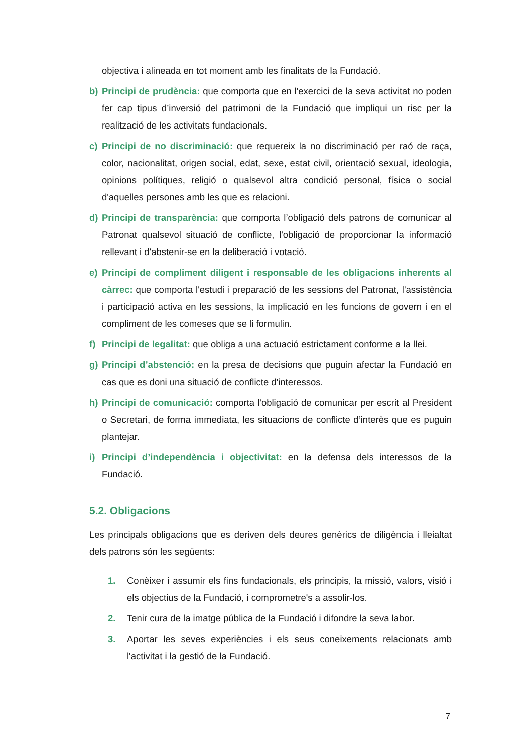objectiva i alineada en tot moment amb les finalitats de la Fundació.
b) Principi de prudència: que comporta que en l'exercici de la seva activitat no poden fer cap tipus d’inversió del patrimoni de la Fundació que impliqui un risc per la realització de les activitats fundacionals.
c) Principi de no discriminació: que requereix la no discriminació per raó de raça, color, nacionalitat, origen social, edat, sexe, estat civil, orientació sexual, ideologia, opinions polítiques, religió o qualsevol altra condició personal, física o social d'aquelles persones amb les que es relacioni.
d) Principi de transparència: que comporta l’obligació dels patrons de comunicar al Patronat qualsevol situació de conflicte, l'obligació de proporcionar la informació rellevant i d'abstenir-se en la deliberació i votació.
e) Principi de compliment diligent i responsable de les obligacions inherents al càrrec: que comporta l'estudi i preparació de les sessions del Patronat, l'assistència i participació activa en les sessions, la implicació en les funcions de govern i en el compliment de les comeses que se li formulin.
f) Principi de legalitat: que obliga a una actuació estrictament conforme a la llei.
g) Principi d’abstenció: en la presa de decisions que puguin afectar la Fundació en cas que es doni una situació de conflicte d'interessos.
h) Principi de comunicació: comporta l'obligació de comunicar per escrit al President o Secretari, de forma immediata, les situacions de conflicte d’interès que es puguin plantejar.
i) Principi d’independència i objectivitat: en la defensa dels interessos de la Fundació.
5.2. Obligacions
Les principals obligacions que es deriven dels deures genèrics de diligència i lleialtat dels patrons són les següents:
1. Conèixer i assumir els fins fundacionals, els principis, la missió, valors, visió i els objectius de la Fundació, i comprometre's a assolir-los.
2. Tenir cura de la imatge pública de la Fundació i difondre la seva labor.
3. Aportar les seves experiències i els seus coneixements relacionats amb l'activitat i la gestió de la Fundació.
7